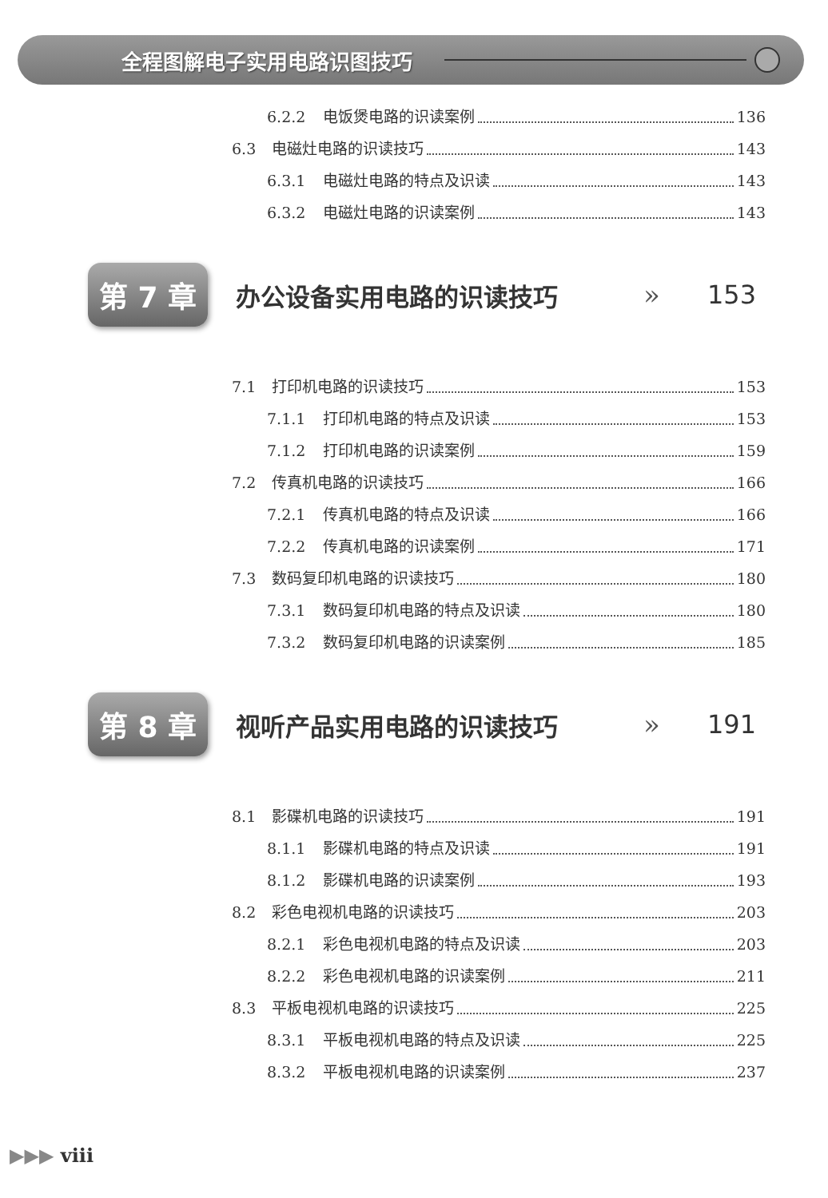全程图解电子实用电路识图技巧
6.2.2 电饭煲电路的识读案例 136
6.3 电磁灶电路的识读技巧 143
6.3.1 电磁灶电路的特点及识读 143
6.3.2 电磁灶电路的识读案例 143
第 7 章
办公设备实用电路的识读技巧 » 153
7.1 打印机电路的识读技巧 153
7.1.1 打印机电路的特点及识读 153
7.1.2 打印机电路的识读案例 159
7.2 传真机电路的识读技巧 166
7.2.1 传真机电路的特点及识读 166
7.2.2 传真机电路的识读案例 171
7.3 数码复印机电路的识读技巧 180
7.3.1 数码复印机电路的特点及识读 180
7.3.2 数码复印机电路的识读案例 185
第 8 章
视听产品实用电路的识读技巧 » 191
8.1 影碟机电路的识读技巧 191
8.1.1 影碟机电路的特点及识读 191
8.1.2 影碟机电路的识读案例 193
8.2 彩色电视机电路的识读技巧 203
8.2.1 彩色电视机电路的特点及识读 203
8.2.2 彩色电视机电路的识读案例 211
8.3 平板电视机电路的识读技巧 225
8.3.1 平板电视机电路的特点及识读 225
8.3.2 平板电视机电路的识读案例 237
▶▶▶ viii